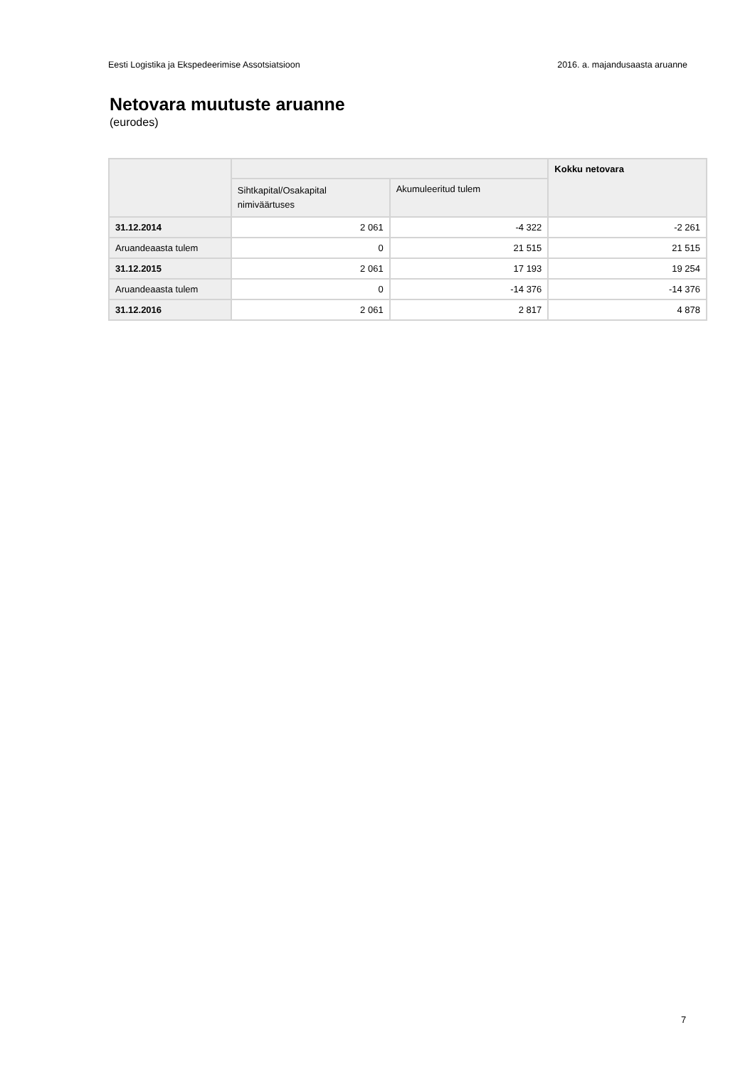Eesti Logistika ja Ekspedeerimise Assotsiatsioon 2016. a. majandusaasta aruanne
Netovara muutuste aruanne
(eurodes)
| | | | Kokku netovara |
| --- | --- | --- | --- |
| | Sihtkapital/Osakapital nimiväärtuses | Akumuleeritud tulem | |
| 31.12.2014 | 2 061 | -4 322 | -2 261 |
| Aruandeaasta tulem | 0 | 21 515 | 21 515 |
| 31.12.2015 | 2 061 | 17 193 | 19 254 |
| Aruandeaasta tulem | 0 | -14 376 | -14 376 |
| 31.12.2016 | 2 061 | 2 817 | 4 878 |
7